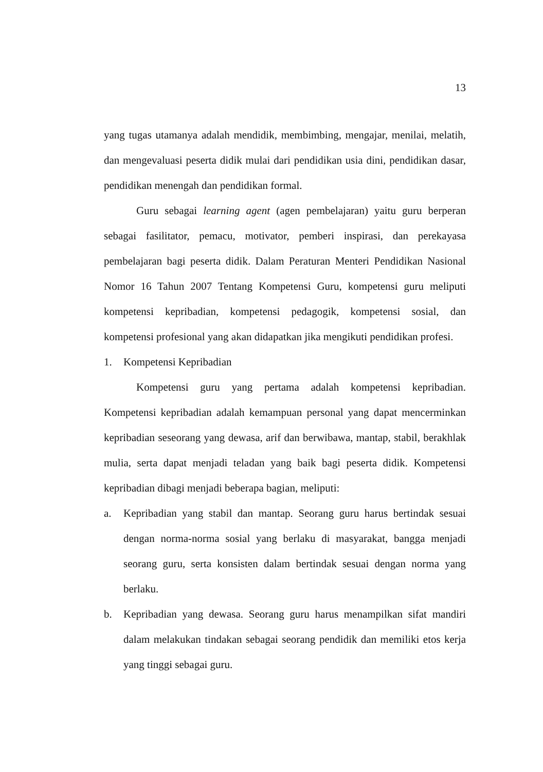13
yang tugas utamanya adalah mendidik, membimbing, mengajar, menilai, melatih, dan mengevaluasi peserta didik mulai dari pendidikan usia dini, pendidikan dasar, pendidikan menengah dan pendidikan formal.
Guru sebagai learning agent (agen pembelajaran) yaitu guru berperan sebagai fasilitator, pemacu, motivator, pemberi inspirasi, dan perekayasa pembelajaran bagi peserta didik. Dalam Peraturan Menteri Pendidikan Nasional Nomor 16 Tahun 2007 Tentang Kompetensi Guru, kompetensi guru meliputi kompetensi kepribadian, kompetensi pedagogik, kompetensi sosial, dan kompetensi profesional yang akan didapatkan jika mengikuti pendidikan profesi.
1. Kompetensi Kepribadian
Kompetensi guru yang pertama adalah kompetensi kepribadian. Kompetensi kepribadian adalah kemampuan personal yang dapat mencerminkan kepribadian seseorang yang dewasa, arif dan berwibawa, mantap, stabil, berakhlak mulia, serta dapat menjadi teladan yang baik bagi peserta didik. Kompetensi kepribadian dibagi menjadi beberapa bagian, meliputi:
a. Kepribadian yang stabil dan mantap. Seorang guru harus bertindak sesuai dengan norma-norma sosial yang berlaku di masyarakat, bangga menjadi seorang guru, serta konsisten dalam bertindak sesuai dengan norma yang berlaku.
b. Kepribadian yang dewasa. Seorang guru harus menampilkan sifat mandiri dalam melakukan tindakan sebagai seorang pendidik dan memiliki etos kerja yang tinggi sebagai guru.